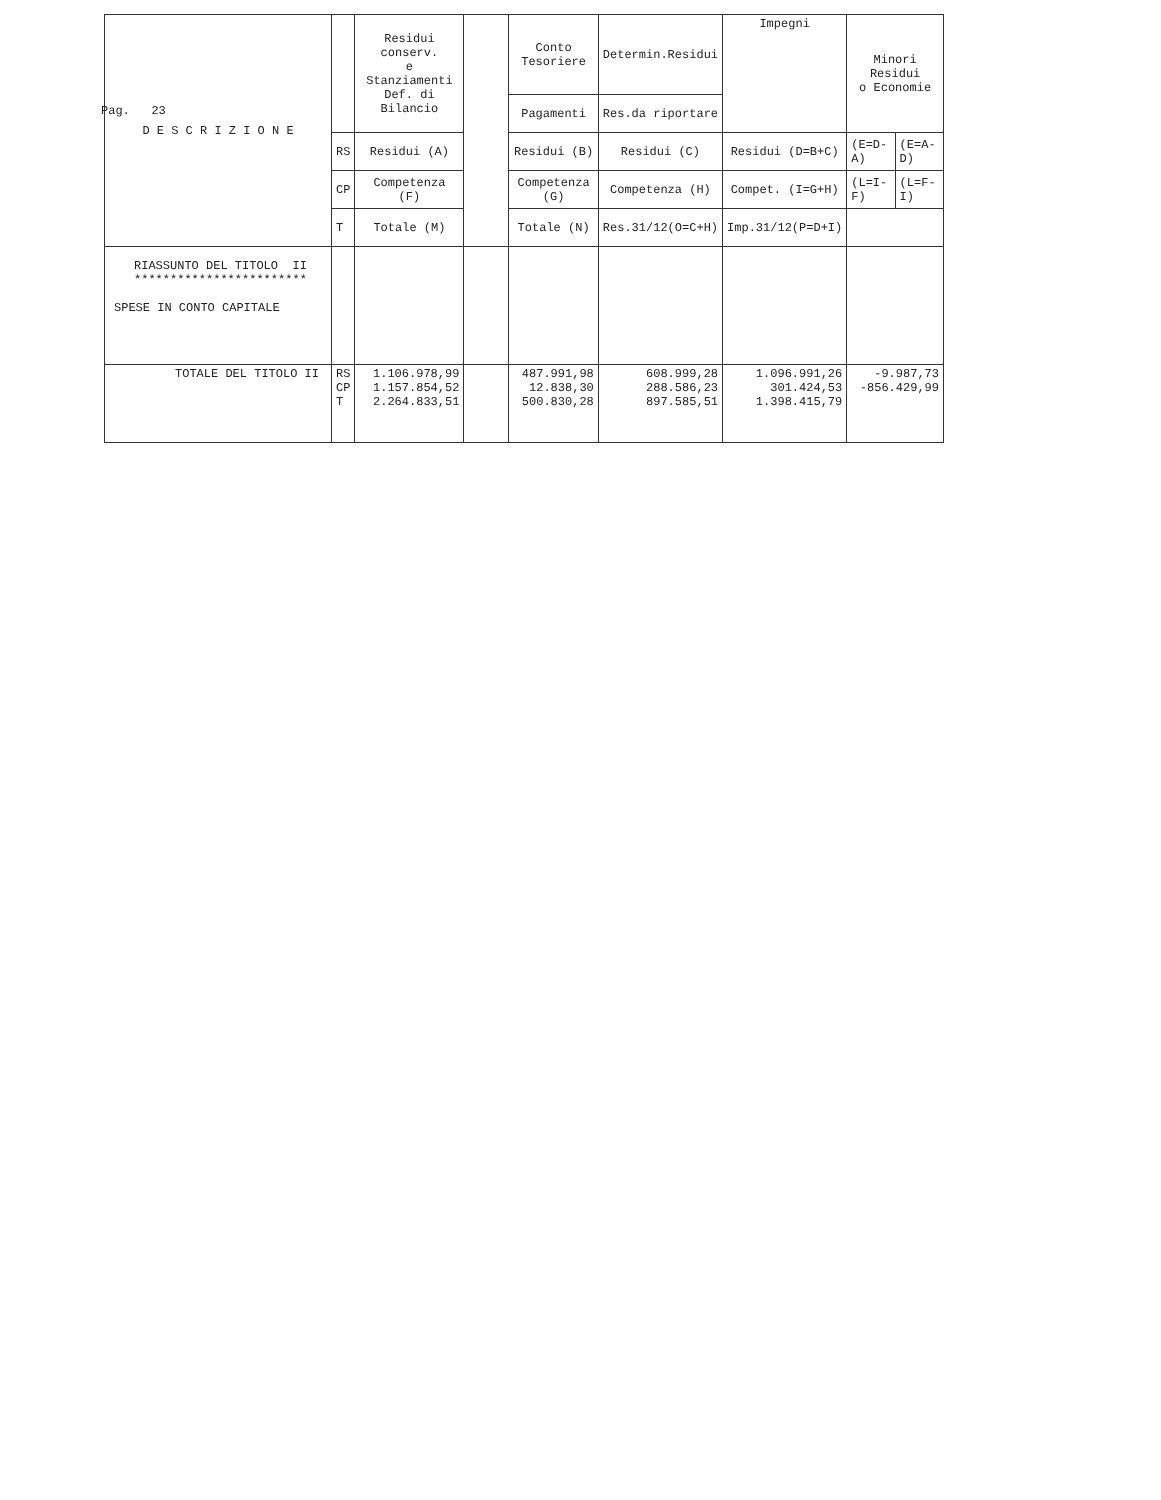Pag. 23
| D E S C R I Z I O N E | | Residui conserv. e Stanziamenti Def. di Bilancio | | Conto Tesoriere | Determin.Residui | Impegni | Minori Residui o Economie | |
| --- | --- | --- | --- | --- | --- | --- | --- | --- |
| | | | | Pagamenti | Res.da riportare | | | |
| | RS | Residui (A) | | Residui (B) | Residui (C) | Residui (D=B+C) | (E=D-A) | (E=A-D) |
| | CP | Competenza (F) | | Competenza (G) | Competenza (H) | Compet. (I=G+H) | (L=I-F) | (L=F-I) |
| | T | Totale (M) | | Totale (N) | Res.31/12(O=C+H) | Imp.31/12(P=D+I) | | |
| RIASSUNTO DEL TITOLO II ************************ SPESE IN CONTO CAPITALE | | | | | | | | |
| TOTALE DEL TITOLO II | RS CP T | 1.106.978,99 1.157.854,52 2.264.833,51 | | 487.991,98 12.838,30 500.830,28 | 608.999,28 288.586,23 897.585,51 | 1.096.991,26 301.424,53 1.398.415,79 | -9.987,73 -856.429,99 | |